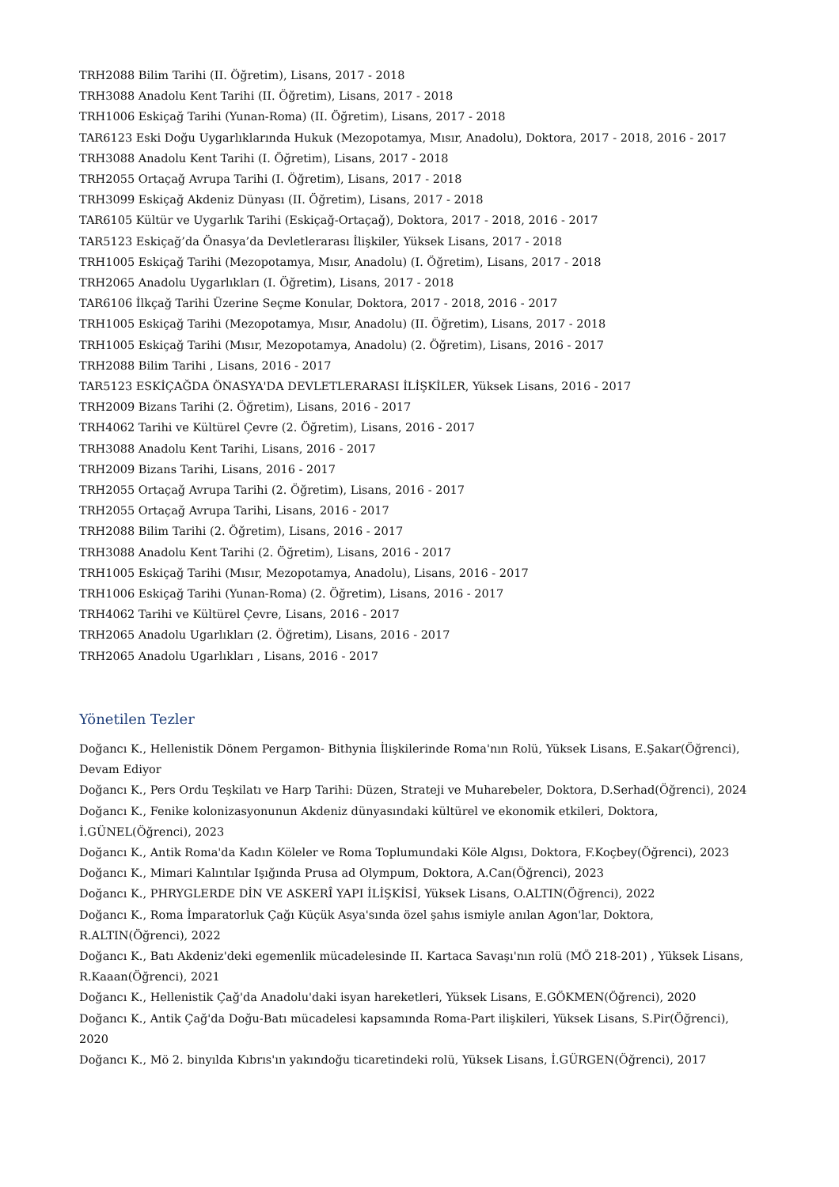TRH2088 Bilim Tarihi (II. Öğretim), Lisans, 2017 - 2018
TRH3088 Anadolu Kent Tarihi (II. Öğretim), Lisans, 2017 - 2018
TRH1006 Eskiçağ Tarihi (Yunan-Roma) (II. Öğretim), Lisans, 2017 - 2018
TAR6123 Eski Doğu Uygarlıklarında Hukuk (Mezopotamya, Mısır, Anadolu), Doktora, 2017 - 2018, 2016 - 2017
TRH3088 Anadolu Kent Tarihi (I. Öğretim), Lisans, 2017 - 2018
TRH2055 Ortaçağ Avrupa Tarihi (I. Öğretim), Lisans, 2017 - 2018
TRH3099 Eskiçağ Akdeniz Dünyası (II. Öğretim), Lisans, 2017 - 2018
TAR6105 Kültür ve Uygarlık Tarihi (Eskiçağ-Ortaçağ), Doktora, 2017 - 2018, 2016 - 2017
TAR5123 Eskiçağ’da Önasya’da Devletlerarası İlişkiler, Yüksek Lisans, 2017 - 2018
TRH1005 Eskiçağ Tarihi (Mezopotamya, Mısır, Anadolu) (I. Öğretim), Lisans, 2017 - 2018
TRH2065 Anadolu Uygarlıkları (I. Öğretim), Lisans, 2017 - 2018
TAR6106 İlkçağ Tarihi Üzerine Seçme Konular, Doktora, 2017 - 2018, 2016 - 2017
TRH1005 Eskiçağ Tarihi (Mezopotamya, Mısır, Anadolu) (II. Öğretim), Lisans, 2017 - 2018
TRH1005 Eskiçağ Tarihi (Mısır, Mezopotamya, Anadolu) (2. Öğretim), Lisans, 2016 - 2017
TRH2088 Bilim Tarihi , Lisans, 2016 - 2017
TAR5123 ESKİÇAĞDA ÖNASYA'DA DEVLETLERARASI İLİŞKİLER, Yüksek Lisans, 2016 - 2017
TRH2009 Bizans Tarihi (2. Öğretim), Lisans, 2016 - 2017
TRH4062 Tarihi ve Kültürel Çevre (2. Öğretim), Lisans, 2016 - 2017
TRH3088 Anadolu Kent Tarihi, Lisans, 2016 - 2017
TRH2009 Bizans Tarihi, Lisans, 2016 - 2017
TRH2055 Ortaçağ Avrupa Tarihi (2. Öğretim), Lisans, 2016 - 2017
TRH2055 Ortaçağ Avrupa Tarihi, Lisans, 2016 - 2017
TRH2088 Bilim Tarihi (2. Öğretim), Lisans, 2016 - 2017
TRH3088 Anadolu Kent Tarihi (2. Öğretim), Lisans, 2016 - 2017
TRH1005 Eskiçağ Tarihi (Mısır, Mezopotamya, Anadolu), Lisans, 2016 - 2017
TRH1006 Eskiçağ Tarihi (Yunan-Roma) (2. Öğretim), Lisans, 2016 - 2017
TRH4062 Tarihi ve Kültürel Çevre, Lisans, 2016 - 2017
TRH2065 Anadolu Ugarlıkları (2. Öğretim), Lisans, 2016 - 2017
TRH2065 Anadolu Ugarlıkları , Lisans, 2016 - 2017
Yönetilen Tezler
Doğancı K., Hellenistik Dönem Pergamon- Bithynia İlişkilerinde Roma'nın Rolü, Yüksek Lisans, E.Şakar(Öğrenci), Devam Ediyor
Doğancı K., Pers Ordu Teşkilatı ve Harp Tarihi: Düzen, Strateji ve Muharebeler, Doktora, D.Serhad(Öğrenci), 2024
Doğancı K., Fenike kolonizasyonunun Akdeniz dünyasındaki kültürel ve ekonomik etkileri, Doktora, İ.GÜNEL(Öğrenci), 2023
Doğancı K., Antik Roma'da Kadın Köleler ve Roma Toplumundaki Köle Algısı, Doktora, F.Koçbey(Öğrenci), 2023
Doğancı K., Mimari Kalıntılar Işığında Prusa ad Olympum, Doktora, A.Can(Öğrenci), 2023
Doğancı K., PHRYGLERDE DİN VE ASKERÎ YAPI İLİŞKİSİ, Yüksek Lisans, O.ALTIN(Öğrenci), 2022
Doğancı K., Roma İmparatorluk Çağı Küçük Asya'sında özel şahıs ismiyle anılan Agon'lar, Doktora, R.ALTIN(Öğrenci), 2022
Doğancı K., Batı Akdeniz'deki egemenlik mücadelesinde II. Kartaca Savaşı'nın rolü (MÖ 218-201) , Yüksek Lisans, R.Kaaan(Öğrenci), 2021
Doğancı K., Hellenistik Çağ'da Anadolu'daki isyan hareketleri, Yüksek Lisans, E.GÖKMEN(Öğrenci), 2020
Doğancı K., Antik Çağ'da Doğu-Batı mücadelesi kapsamında Roma-Part ilişkileri, Yüksek Lisans, S.Pir(Öğrenci), 2020
Doğancı K., Mö 2. binyılda Kıbrıs'ın yakındoğu ticaretindeki rolü, Yüksek Lisans, İ.GÜRGEN(Öğrenci), 2017